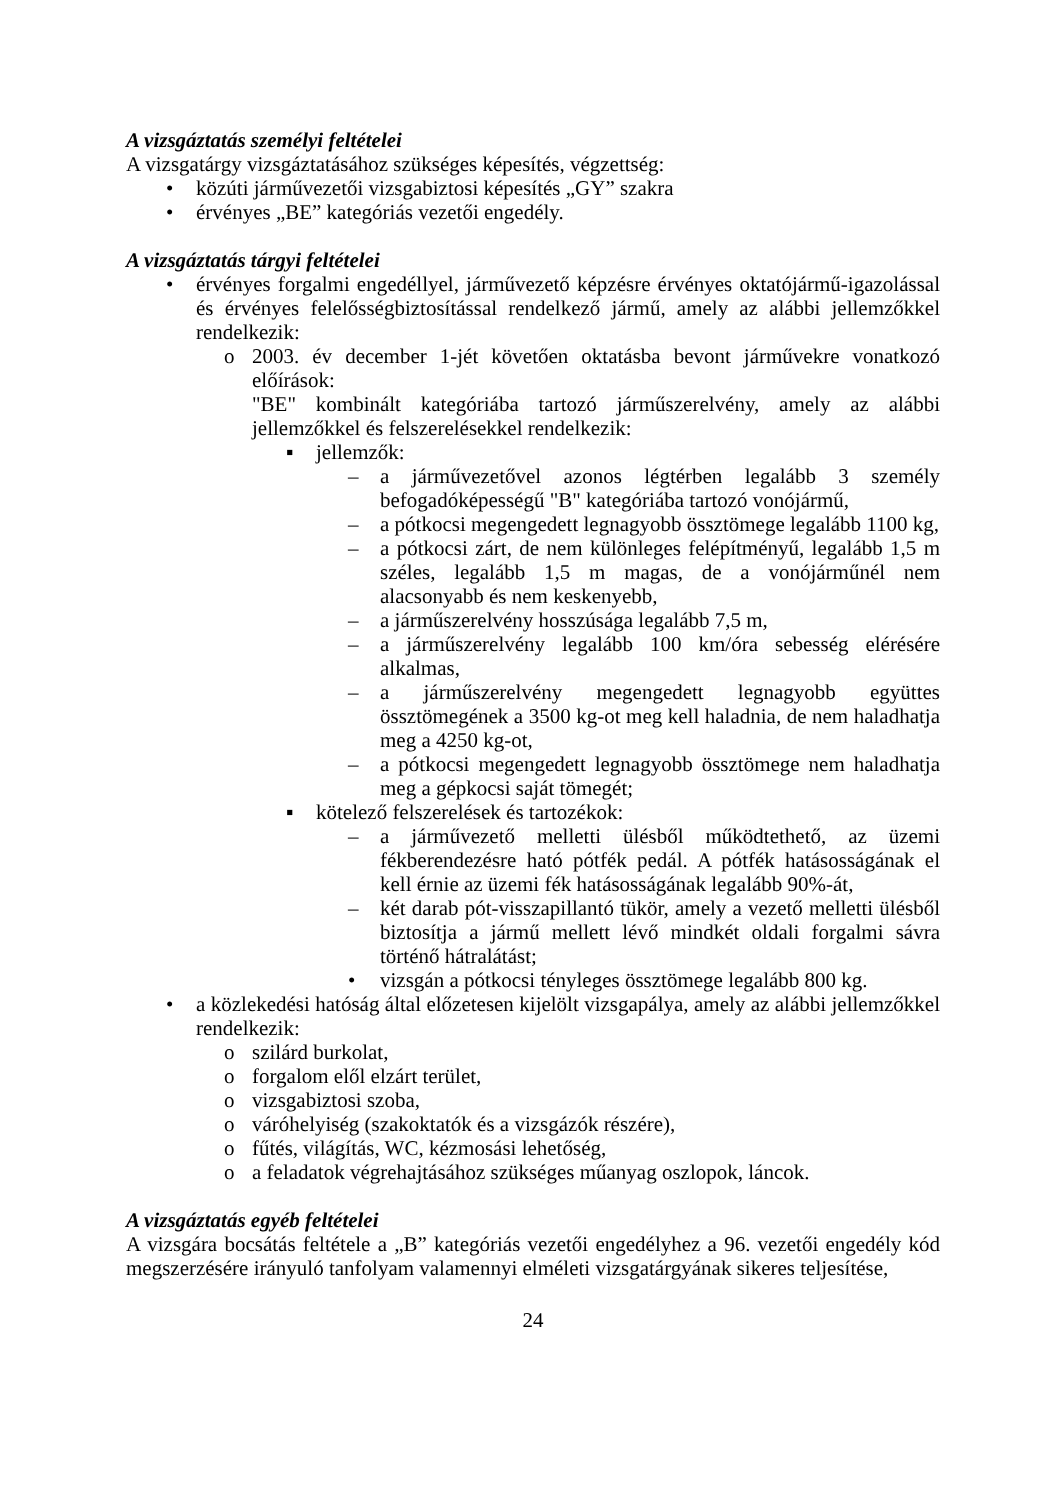A vizsgáztatás személyi feltételei
A vizsgatárgy vizsgáztatásához szükséges képesítés, végzettség:
• közúti járművezetői vizsgabiztosi képesítés „GY” szakra
• érvényes „BE” kategóriás vezetői engedély.
A vizsgáztatás tárgyi feltételei
• érvényes forgalmi engedéllyel, járművezető képzésre érvényes oktatójármű-igazolással és érvényes felelősségbiztosítással rendelkező jármű, amely az alábbi jellemzőkkel rendelkezik:
o 2003. év december 1-jét követően oktatásba bevont járművekre vonatkozó előírások:
"BE" kombinált kategóriába tartozó járműszerelvény, amely az alábbi jellemzőkkel és felszerelésekkel rendelkezik:
▪ jellemzők:
– a járművezetővel azonos légtérben legalább 3 személy befogadóképességű "B" kategóriába tartozó vonójármű,
– a pótkocsi megengedett legnagyobb össztömege legalább 1100 kg,
– a pótkocsi zárt, de nem különleges felépítményű, legalább 1,5 m széles, legalább 1,5 m magas, de a vonójárműnél nem alacsonyabb és nem keskenyebb,
– a járműszerelvény hosszúsága legalább 7,5 m,
– a járműszerelvény legalább 100 km/óra sebesség elérésére alkalmas,
– a járműszerelvény megengedett legnagyobb együttes össztömegének a 3500 kg-ot meg kell haladnia, de nem haladhatja meg a 4250 kg-ot,
– a pótkocsi megengedett legnagyobb össztömege nem haladhatja meg a gépkocsi saját tömegét;
▪ kötelező felszerelések és tartozékok:
– a járművezető melletti ülésből működtethető, az üzemi fékberendezésre ható pótfék pedál. A pótfék hatásosságának el kell érnie az üzemi fék hatásosságának legalább 90%-át,
– két darab pót-visszapillantó tükör, amely a vezető melletti ülésből biztosítja a jármű mellett lévő mindkét oldali forgalmi sávra történő hátralátást;
• vizsgán a pótkocsi tényleges össztömege legalább 800 kg.
• a közlekedési hatóság által előzetesen kijelölt vizsgapálya, amely az alábbi jellemzőkkel rendelkezik:
o szilárd burkolat,
o forgalom elől elzárt terület,
o vizsgabiztosi szoba,
o váróhelyiség (szakoktatók és a vizsgázók részére),
o fűtés, világítás, WC, kézmosási lehetőség,
o a feladatok végrehajtásához szükséges műanyag oszlopok, láncok.
A vizsgáztatás egyéb feltételei
A vizsgára bocsátás feltétele a „B” kategóriás vezetői engedélyhez a 96. vezetői engedély kód megszerzésére irányuló tanfolyam valamennyi elméleti vizsgatárgyának sikeres teljesítése,
24